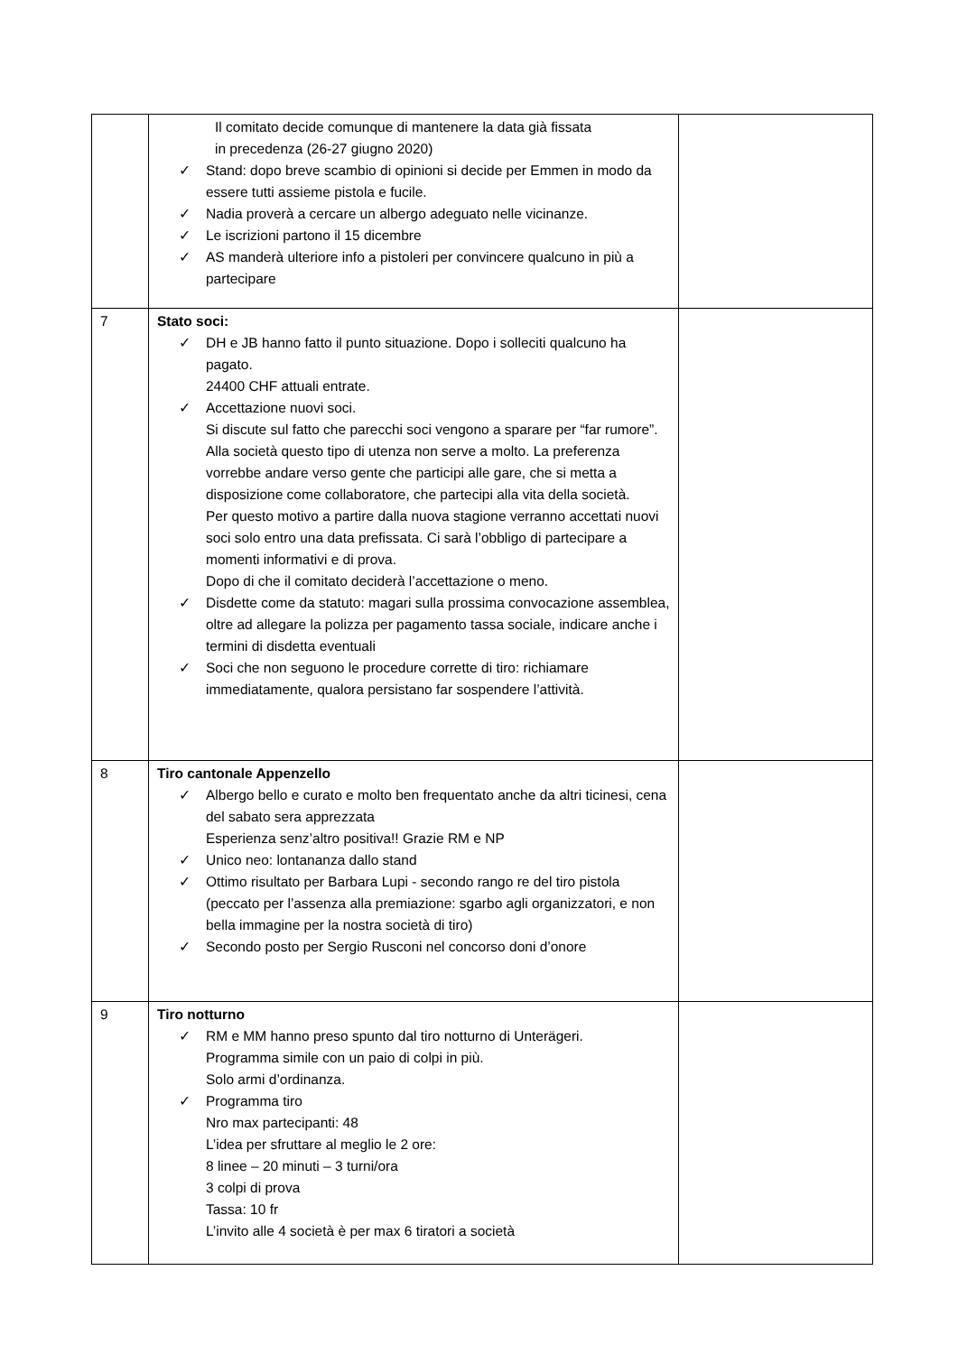| | Il comitato decide comunque di mantenere la data già fissata in precedenza (26-27 giugno 2020) ✓ Stand: dopo breve scambio di opinioni si decide per Emmen in modo da essere tutti assieme pistola e fucile. ✓ Nadia proverà a cercare un albergo adeguato nelle vicinanze. ✓ Le iscrizioni partono il 15 dicembre ✓ AS manderà ulteriore info a pistoleri per convincere qualcuno in più a partecipare | |
| 7 | Stato soci: ✓ DH e JB hanno fatto il punto situazione. Dopo i solleciti qualcuno ha pagato. 24400 CHF attuali entrate. ✓ Accettazione nuovi soci. Si discute sul fatto che parecchi soci vengono a sparare per “far rumore”. Alla società questo tipo di utenza non serve a molto. La preferenza vorrebbe andare verso gente che participi alle gare, che si metta a disposizione come collaboratore, che partecipi alla vita della società. Per questo motivo a partire dalla nuova stagione verranno accettati nuovi soci solo entro una data prefissata. Ci sarà l’obbligo di partecipare a momenti informativi e di prova. Dopo di che il comitato deciderà l’accettazione o meno. ✓ Disdette come da statuto: magari sulla prossima convocazione assemblea, oltre ad allegare la polizza per pagamento tassa sociale, indicare anche i termini di disdetta eventuali ✓ Soci che non seguono le procedure corrette di tiro: richiamare immediatamente, qualora persistano far sospendere l’attività. | |
| 8 | Tiro cantonale Appenzello ✓ Albergo bello e curato e molto ben frequentato anche da altri ticinesi, cena del sabato sera apprezzata Esperienza senz’altro positiva!! Grazie RM e NP ✓ Unico neo: lontananza dallo stand ✓ Ottimo risultato per Barbara Lupi - secondo rango re del tiro pistola (peccato per l’assenza alla premiazione: sgarbo agli organizzatori, e non bella immagine per la nostra società di tiro) ✓ Secondo posto per Sergio Rusconi nel concorso doni d’onore | |
| 9 | Tiro notturno ✓ RM e MM hanno preso spunto dal tiro notturno di Unterägeri. Programma simile con un paio di colpi in più. Solo armi d’ordinanza. ✓ Programma tiro Nro max partecipanti: 48 L’idea per sfruttare al meglio le 2 ore: 8 linee – 20 minuti – 3 turni/ora 3 colpi di prova Tassa: 10 fr L’invito alle 4 società è per max 6 tiratori a società | |